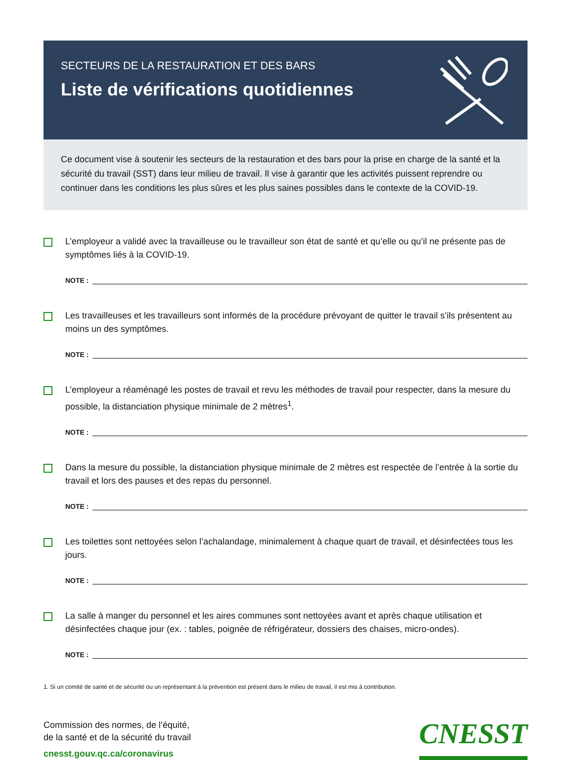SECTEURS DE LA RESTAURATION ET DES BARS
Liste de vérifications quotidiennes
Ce document vise à soutenir les secteurs de la restauration et des bars pour la prise en charge de la santé et la sécurité du travail (SST) dans leur milieu de travail. Il vise à garantir que les activités puissent reprendre ou continuer dans les conditions les plus sûres et les plus saines possibles dans le contexte de la COVID-19.
L’employeur a validé avec la travailleuse ou le travailleur son état de santé et qu’elle ou qu’il ne présente pas de symptômes liés à la COVID-19.
NOTE :
Les travailleuses et les travailleurs sont informés de la procédure prévoyant de quitter le travail s’ils présentent au moins un des symptômes.
NOTE :
L’employeur a réaménagé les postes de travail et revu les méthodes de travail pour respecter, dans la mesure du possible, la distanciation physique minimale de 2 mètres<sup>1</sup>.
NOTE :
Dans la mesure du possible, la distanciation physique minimale de 2 mètres est respectée de l’entrée à la sortie du travail et lors des pauses et des repas du personnel.
NOTE :
Les toilettes sont nettoyées selon l’achalandage, minimalement à chaque quart de travail, et désinfectées tous les jours.
NOTE :
La salle à manger du personnel et les aires communes sont nettoyées avant et après chaque utilisation et désinfectées chaque jour (ex. : tables, poignée de réfrigérateur, dossiers des chaises, micro-ondes).
NOTE :
1. Si un comité de santé et de sécurité ou un représentant à la prévention est présent dans le milieu de travail, il est mis à contribution.
Commission des normes, de l’équité,
de la santé et de la sécurité du travail
cnesst.gouv.qc.ca/coronavirus
CNESST